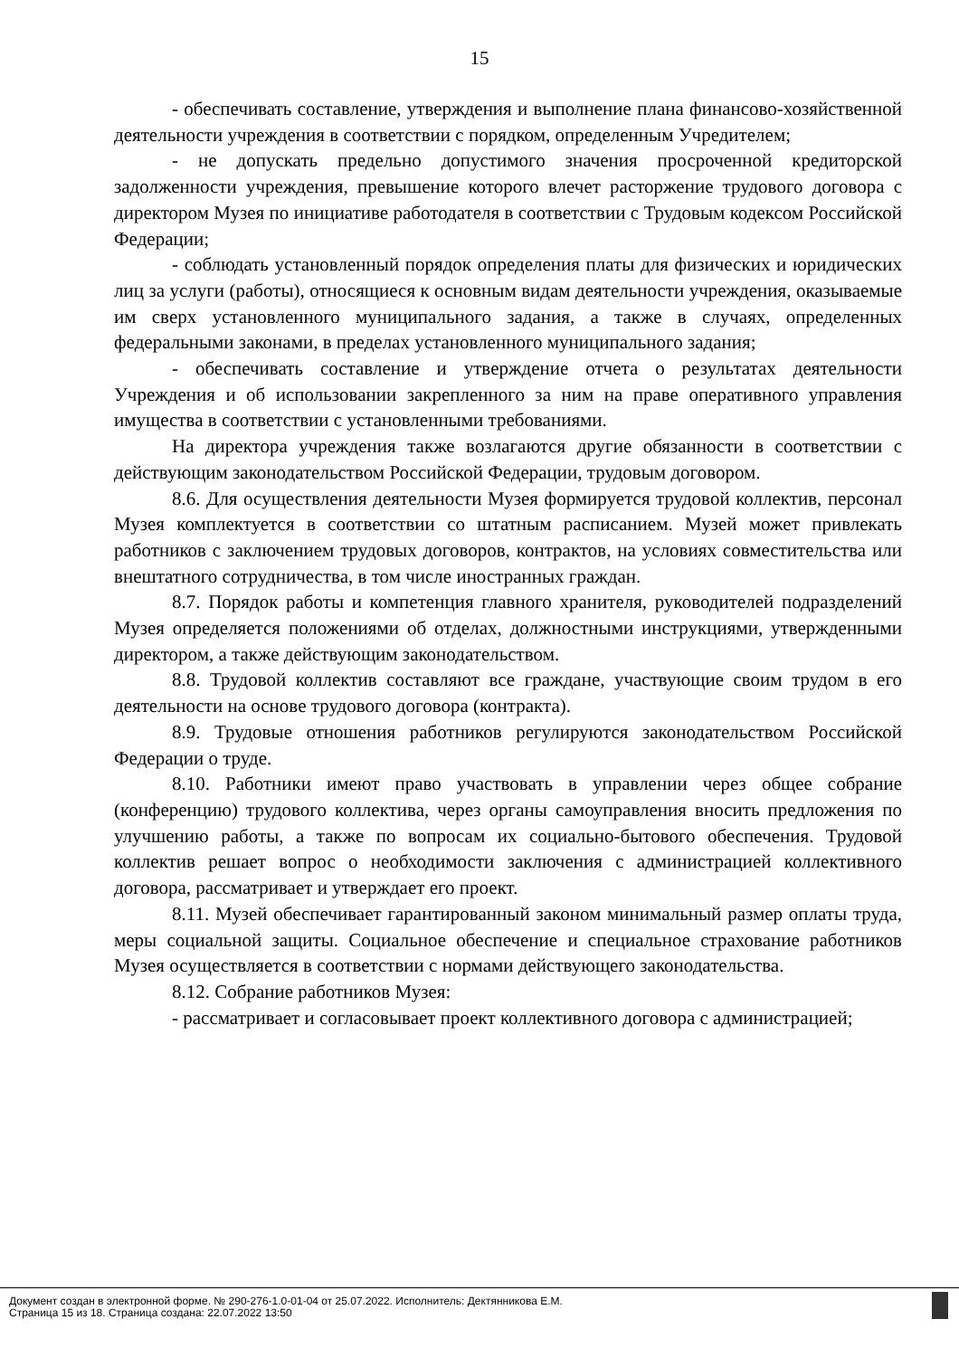15
- обеспечивать составление, утверждения и выполнение плана финансово-хозяйственной деятельности учреждения в соответствии с порядком, определенным Учредителем;
- не допускать предельно допустимого значения просроченной кредиторской задолженности учреждения, превышение которого влечет расторжение трудового договора с директором Музея по инициативе работодателя в соответствии с Трудовым кодексом Российской Федерации;
- соблюдать установленный порядок определения платы для физических и юридических лиц за услуги (работы), относящиеся к основным видам деятельности учреждения, оказываемые им сверх установленного муниципального задания, а также в случаях, определенных федеральными законами, в пределах установленного муниципального задания;
- обеспечивать составление и утверждение отчета о результатах деятельности Учреждения и об использовании закрепленного за ним на праве оперативного управления имущества в соответствии с установленными требованиями.
На директора учреждения также возлагаются другие обязанности в соответствии с действующим законодательством Российской Федерации, трудовым договором.
8.6. Для осуществления деятельности Музея формируется трудовой коллектив, персонал Музея комплектуется в соответствии со штатным расписанием. Музей может привлекать работников с заключением трудовых договоров, контрактов, на условиях совместительства или внештатного сотрудничества, в том числе иностранных граждан.
8.7. Порядок работы и компетенция главного хранителя, руководителей подразделений Музея определяется положениями об отделах, должностными инструкциями, утвержденными директором, а также действующим законодательством.
8.8. Трудовой коллектив составляют все граждане, участвующие своим трудом в его деятельности на основе трудового договора (контракта).
8.9. Трудовые отношения работников регулируются законодательством Российской Федерации о труде.
8.10. Работники имеют право участвовать в управлении через общее собрание (конференцию) трудового коллектива, через органы самоуправления вносить предложения по улучшению работы, а также по вопросам их социально-бытового обеспечения. Трудовой коллектив решает вопрос о необходимости заключения с администрацией коллективного договора, рассматривает и утверждает его проект.
8.11. Музей обеспечивает гарантированный законом минимальный размер оплаты труда, меры социальной защиты. Социальное обеспечение и специальное страхование работников Музея осуществляется в соответствии с нормами действующего законодательства.
8.12. Собрание работников Музея:
- рассматривает и согласовывает проект коллективного договора с администрацией;
Документ создан в электронной форме. № 290-276-1.0-01-04 от 25.07.2022. Исполнитель: Дектянникова Е.М.
Страница 15 из 18. Страница создана: 22.07.2022 13:50